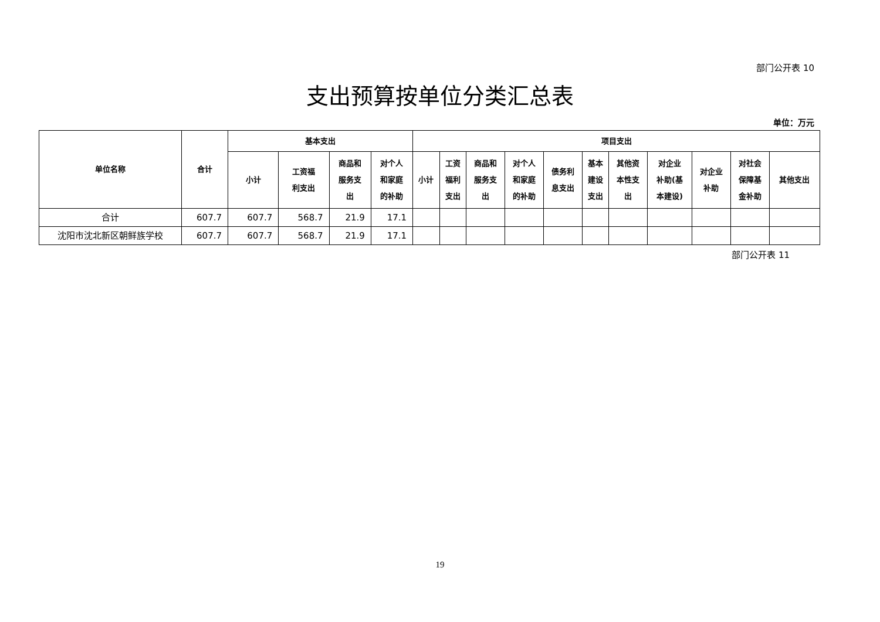部门公开表 10
支出预算按单位分类汇总表
单位：万元
| 单位名称 | 合计 | 基本支出 | | | | 项目支出 | | | | | | | | | | |
| --- | --- | --- | --- | --- | --- | --- | --- | --- | --- | --- | --- | --- | --- | --- | --- | --- |
| | | 小计 | 工资福 利支出 | 商品和 服务支 出 | 对个人 和家庭 的补助 | 小计 | 工资 福利 支出 | 商品和 服务支 出 | 对个人 和家庭 的补助 | 债务利 息支出 | 基本 建设 支出 | 其他资 本性支 出 | 对企业 补助(基 本建设) | 对企业 补助 | 对社会 保障基 金补助 | 其他支出 |
| 合计 | 607.7 | 607.7 | 568.7 | 21.9 | 17.1 | | | | | | | | | | | |
| 沈阳市沈北新区朝鲜族学校 | 607.7 | 607.7 | 568.7 | 21.9 | 17.1 | | | | | | | | | | | |
部门公开表 11
19